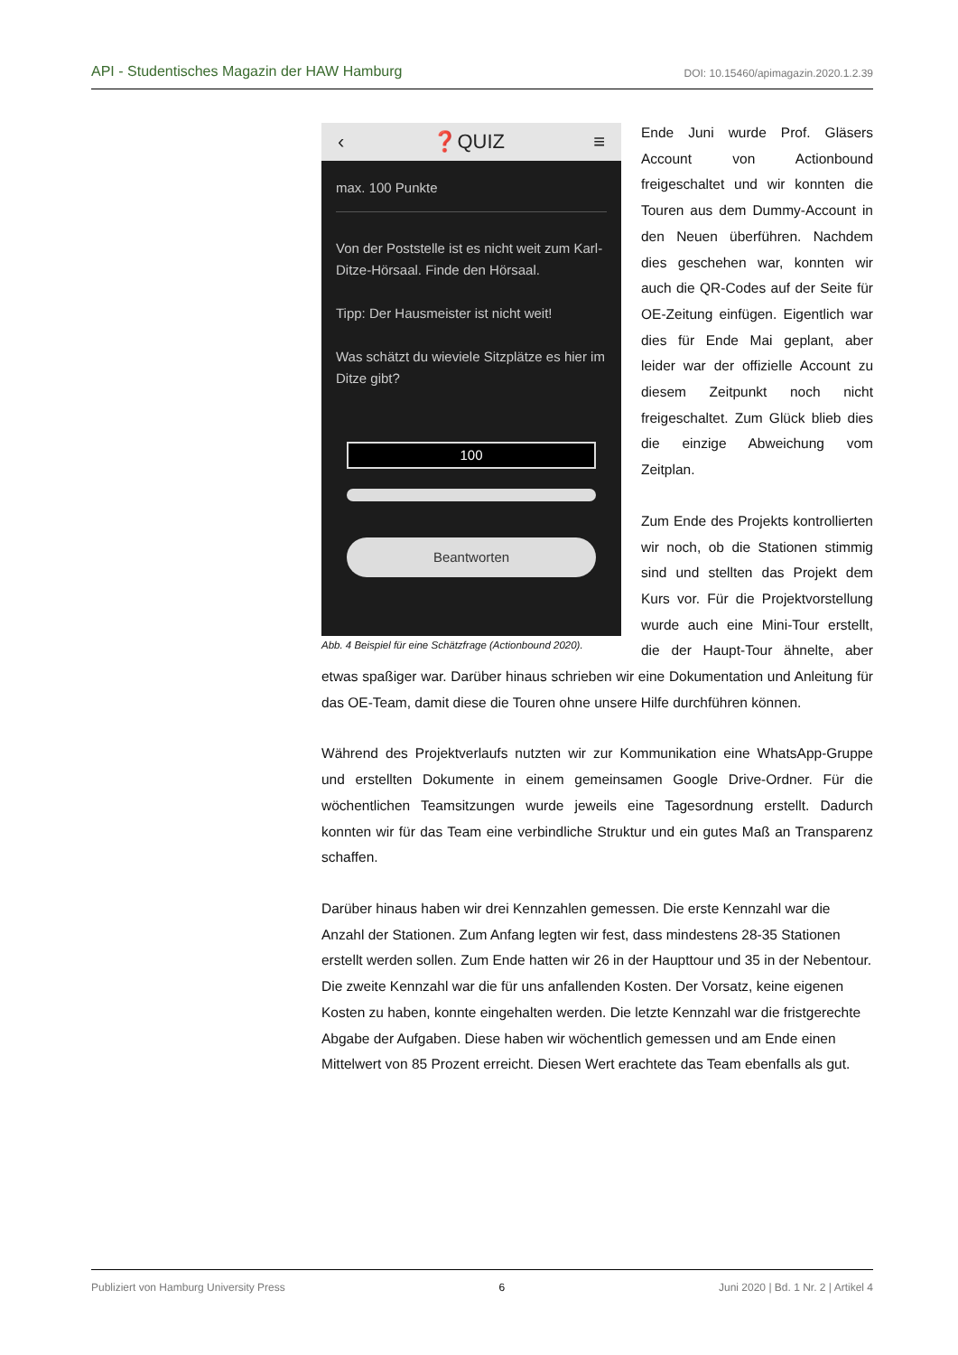API - Studentisches Magazin der HAW Hamburg DOI: 10.15460/apimagazin.2020.1.2.39
‹ ❓QUIZ ≡
max. 100 Punkte
Von der Poststelle ist es nicht weit zum Karl-Ditze-Hörsaal. Finde den Hörsaal.
Tipp: Der Hausmeister ist nicht weit!
Was schätzt du wieviele Sitzplätze es hier im Ditze gibt?
100
Beantworten
Abb. 4 Beispiel für eine Schätzfrage (Actionbound 2020).
Ende Juni wurde Prof. Gläsers Account von Actionbound freigeschaltet und wir konnten die Touren aus dem Dummy-Account in den Neuen überführen. Nachdem dies geschehen war, konnten wir auch die QR-Codes auf der Seite für OE-Zeitung einfügen. Eigentlich war dies für Ende Mai geplant, aber leider war der offizielle Account zu diesem Zeitpunkt noch nicht freigeschaltet. Zum Glück blieb dies die einzige Abweichung vom Zeitplan.
Zum Ende des Projekts kontrollierten wir noch, ob die Stationen stimmig sind und stellten das Projekt dem Kurs vor. Für die Projektvorstellung wurde auch eine Mini-Tour erstellt, die der Haupt-Tour ähnelte, aber etwas spaßiger war. Darüber hinaus schrieben wir eine Dokumentation und Anleitung für das OE-Team, damit diese die Touren ohne unsere Hilfe durchführen können.
Während des Projektverlaufs nutzten wir zur Kommunikation eine WhatsApp-Gruppe und erstellten Dokumente in einem gemeinsamen Google Drive-Ordner. Für die wöchentlichen Teamsitzungen wurde jeweils eine Tagesordnung erstellt. Dadurch konnten wir für das Team eine verbindliche Struktur und ein gutes Maß an Transparenz schaffen.
Darüber hinaus haben wir drei Kennzahlen gemessen. Die erste Kennzahl war die Anzahl der Stationen. Zum Anfang legten wir fest, dass mindestens 28-35 Stationen erstellt werden sollen. Zum Ende hatten wir 26 in der Haupttour und 35 in der Nebentour. Die zweite Kennzahl war die für uns anfallenden Kosten. Der Vorsatz, keine eigenen Kosten zu haben, konnte eingehalten werden. Die letzte Kennzahl war die fristgerechte Abgabe der Aufgaben. Diese haben wir wöchentlich gemessen und am Ende einen Mittelwert von 85 Prozent erreicht. Diesen Wert erachtete das Team ebenfalls als gut.
Publiziert von Hamburg University Press 6 Juni 2020 | Bd. 1 Nr. 2 | Artikel 4